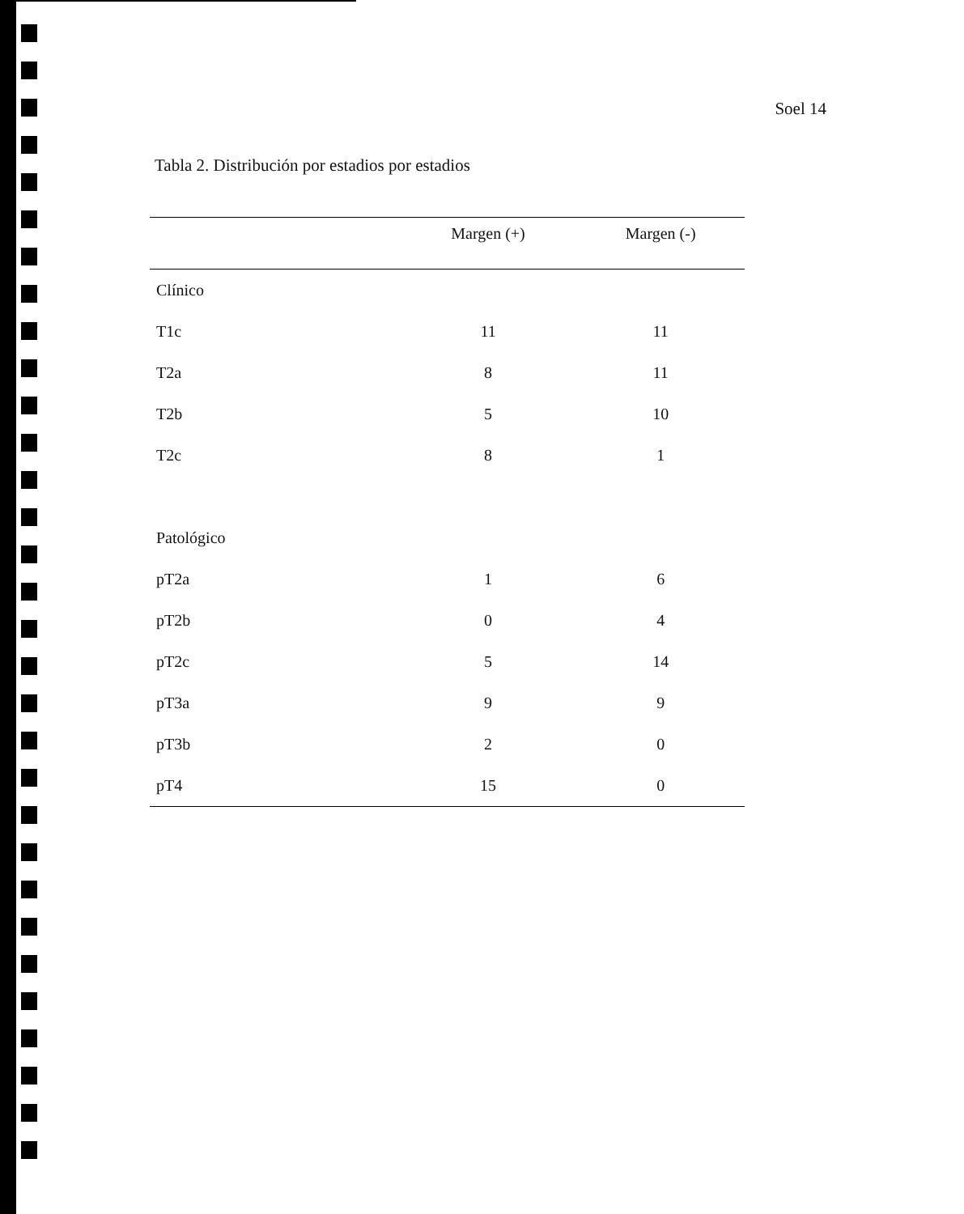Soel 14
Tabla 2. Distribución por estadios por estadios
| | Margen (+) | Margen (-) |
| --- | --- | --- |
| Clínico | | |
| T1c | 11 | 11 |
| T2a | 8 | 11 |
| T2b | 5 | 10 |
| T2c | 8 | 1 |
| Patológico | | |
| pT2a | 1 | 6 |
| pT2b | 0 | 4 |
| pT2c | 5 | 14 |
| pT3a | 9 | 9 |
| pT3b | 2 | 0 |
| pT4 | 15 | 0 |